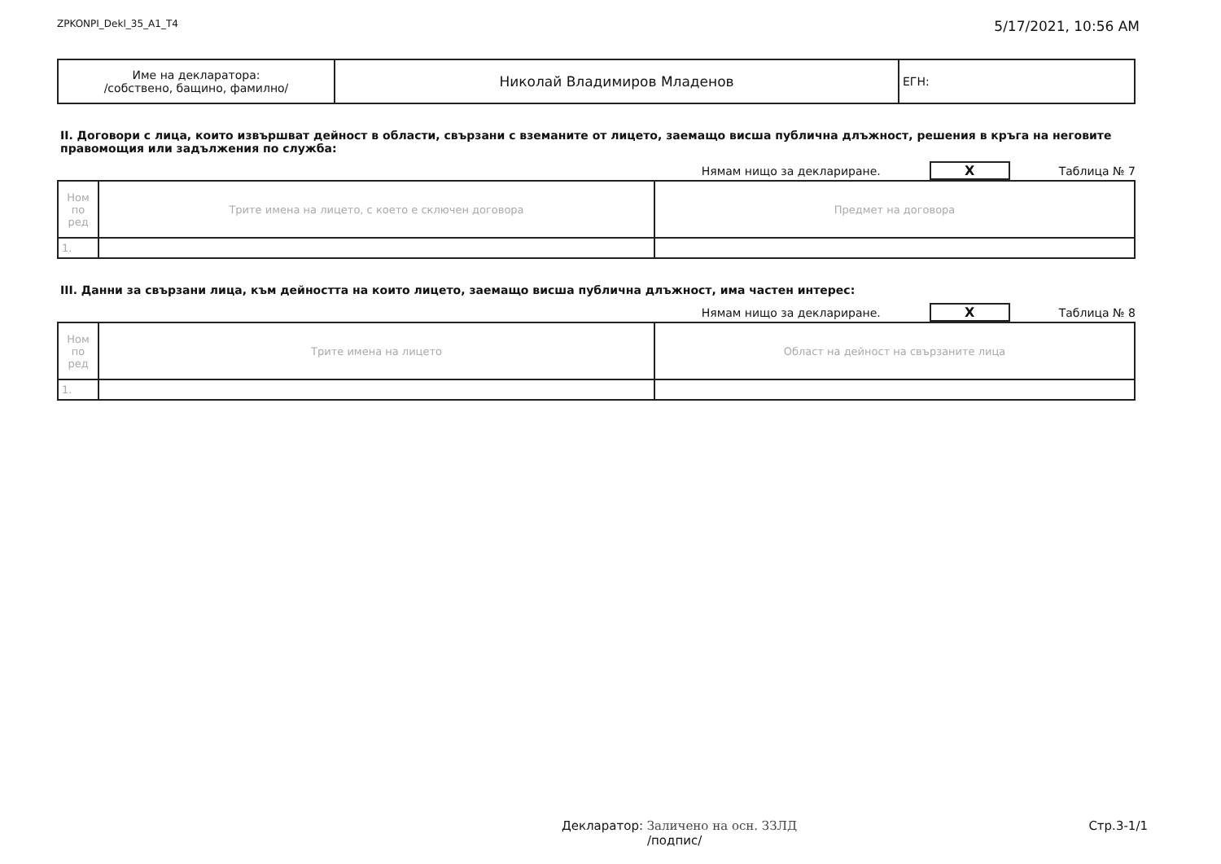ZPKONPI_Dekl_35_A1_T4 5/17/2021, 10:56 AM
| Име на декларатора: /собствено, бащино, фамилно/ | Николай Владимиров Младенов | ЕГН: |
II. Договори с лица, които извършват дейност в области, свързани с вземаните от лицето, заемащо висша публична длъжност, решения в кръга на неговите правомощия или задължения по служба:
Нямам нищо за деклариране. X Таблица № 7
| Ном по ред | Трите имена на лицето, с което е сключен договора | Предмет на договора |
| 1. | | |
III. Данни за свързани лица, към дейността на които лицето, заемащо висша публична длъжност, има частен интерес:
Нямам нищо за деклариране. X Таблица № 8
| Ном по ред | Трите имена на лицето | Област на дейност на свързаните лица |
| 1. | | |
Декларатор: Заличено на осн. ЗЗЛД
/подпис/ Стр.3-1/1